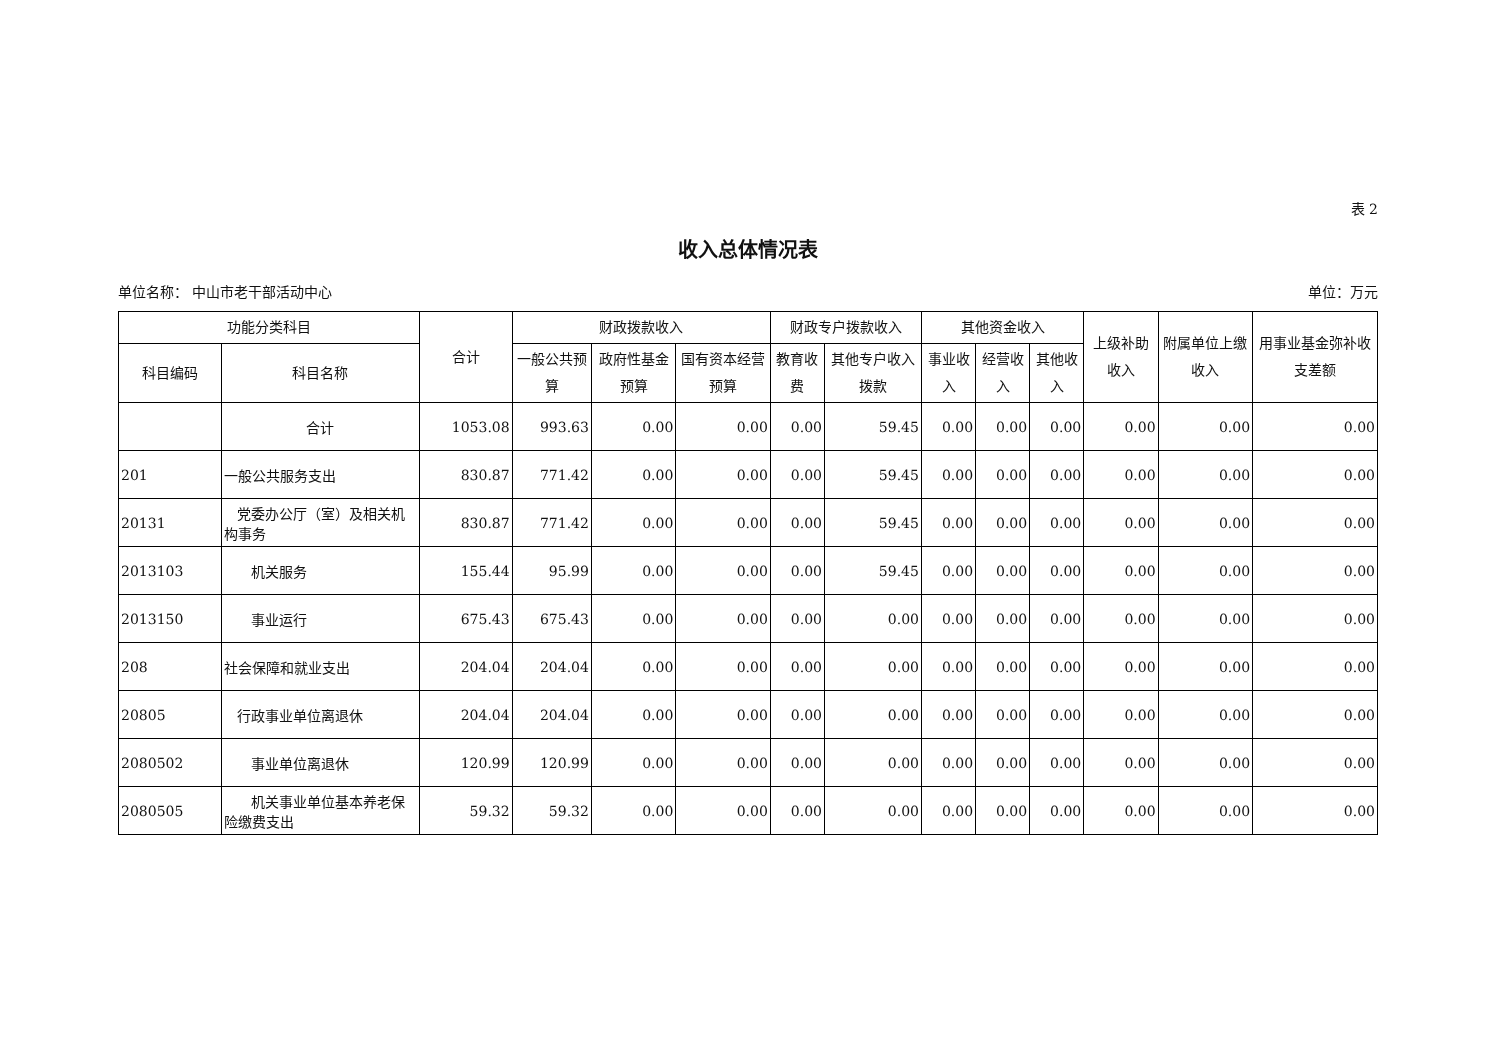表 2
收入总体情况表
单位名称： 中山市老干部活动中心 单位：万元
| 功能分类科目 | | 合计 | 财政拨款收入 | | | 财政专户拨款收入 | | 其他资金收入 | | | 上级补助收入 | 附属单位上缴收入 | 用事业基金弥补收支差额 |
| --- | --- | --- | --- | --- | --- | --- | --- | --- | --- | --- | --- | --- | --- |
| 科目编码 | 科目名称 | | 一般公共预算 | 政府性基金预算 | 国有资本经营预算 | 教育收费 | 其他专户收入拨款 | 事业收入 | 经营收入 | 其他收入 | | | |
| | 合计 | 1053.08 | 993.63 | 0.00 | 0.00 | 0.00 | 59.45 | 0.00 | 0.00 | 0.00 | 0.00 | 0.00 | 0.00 |
| 201 | 一般公共服务支出 | 830.87 | 771.42 | 0.00 | 0.00 | 0.00 | 59.45 | 0.00 | 0.00 | 0.00 | 0.00 | 0.00 | 0.00 |
| 20131 | 党委办公厅（室）及相关机构事务 | 830.87 | 771.42 | 0.00 | 0.00 | 0.00 | 59.45 | 0.00 | 0.00 | 0.00 | 0.00 | 0.00 | 0.00 |
| 2013103 | 机关服务 | 155.44 | 95.99 | 0.00 | 0.00 | 0.00 | 59.45 | 0.00 | 0.00 | 0.00 | 0.00 | 0.00 | 0.00 |
| 2013150 | 事业运行 | 675.43 | 675.43 | 0.00 | 0.00 | 0.00 | 0.00 | 0.00 | 0.00 | 0.00 | 0.00 | 0.00 | 0.00 |
| 208 | 社会保障和就业支出 | 204.04 | 204.04 | 0.00 | 0.00 | 0.00 | 0.00 | 0.00 | 0.00 | 0.00 | 0.00 | 0.00 | 0.00 |
| 20805 | 行政事业单位离退休 | 204.04 | 204.04 | 0.00 | 0.00 | 0.00 | 0.00 | 0.00 | 0.00 | 0.00 | 0.00 | 0.00 | 0.00 |
| 2080502 | 事业单位离退休 | 120.99 | 120.99 | 0.00 | 0.00 | 0.00 | 0.00 | 0.00 | 0.00 | 0.00 | 0.00 | 0.00 | 0.00 |
| 2080505 | 机关事业单位基本养老保险缴费支出 | 59.32 | 59.32 | 0.00 | 0.00 | 0.00 | 0.00 | 0.00 | 0.00 | 0.00 | 0.00 | 0.00 | 0.00 |